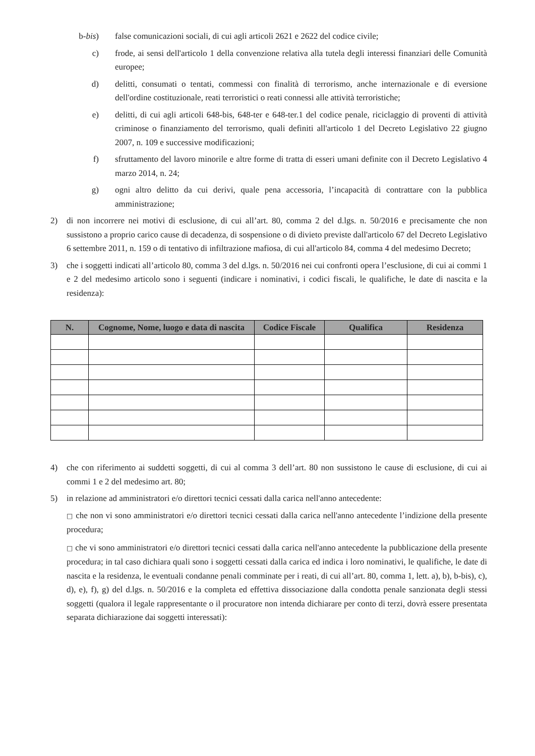b-bis) false comunicazioni sociali, di cui agli articoli 2621 e 2622 del codice civile;
c) frode, ai sensi dell'articolo 1 della convenzione relativa alla tutela degli interessi finanziari delle Comunità europee;
d) delitti, consumati o tentati, commessi con finalità di terrorismo, anche internazionale e di eversione dell'ordine costituzionale, reati terroristici o reati connessi alle attività terroristiche;
e) delitti, di cui agli articoli 648-bis, 648-ter e 648-ter.1 del codice penale, riciclaggio di proventi di attività criminose o finanziamento del terrorismo, quali definiti all'articolo 1 del Decreto Legislativo 22 giugno 2007, n. 109 e successive modificazioni;
f) sfruttamento del lavoro minorile e altre forme di tratta di esseri umani definite con il Decreto Legislativo 4 marzo 2014, n. 24;
g) ogni altro delitto da cui derivi, quale pena accessoria, l’incapacità di contrattare con la pubblica amministrazione;
2) di non incorrere nei motivi di esclusione, di cui all’art. 80, comma 2 del d.lgs. n. 50/2016 e precisamente che non sussistono a proprio carico cause di decadenza, di sospensione o di divieto previste dall'articolo 67 del Decreto Legislativo 6 settembre 2011, n. 159 o di tentativo di infiltrazione mafiosa, di cui all'articolo 84, comma 4 del medesimo Decreto;
3) che i soggetti indicati all’articolo 80, comma 3 del d.lgs. n. 50/2016 nei cui confronti opera l’esclusione, di cui ai commi 1 e 2 del medesimo articolo sono i seguenti (indicare i nominativi, i codici fiscali, le qualifiche, le date di nascita e la residenza):
| N. | Cognome, Nome, luogo e data di nascita | Codice Fiscale | Qualifica | Residenza |
| --- | --- | --- | --- | --- |
4) che con riferimento ai suddetti soggetti, di cui al comma 3 dell’art. 80 non sussistono le cause di esclusione, di cui ai commi 1 e 2 del medesimo art. 80;
5) in relazione ad amministratori e/o direttori tecnici cessati dalla carica nell'anno antecedente:
□ che non vi sono amministratori e/o direttori tecnici cessati dalla carica nell'anno antecedente l’indizione della presente procedura;
□ che vi sono amministratori e/o direttori tecnici cessati dalla carica nell'anno antecedente la pubblicazione della presente procedura; in tal caso dichiara quali sono i soggetti cessati dalla carica ed indica i loro nominativi, le qualifiche, le date di nascita e la residenza, le eventuali condanne penali comminate per i reati, di cui all’art. 80, comma 1, lett. a), b), b-bis), c), d), e), f), g) del d.lgs. n. 50/2016 e la completa ed effettiva dissociazione dalla condotta penale sanzionata degli stessi soggetti (qualora il legale rappresentante o il procuratore non intenda dichiarare per conto di terzi, dovrà essere presentata separata dichiarazione dai soggetti interessati):